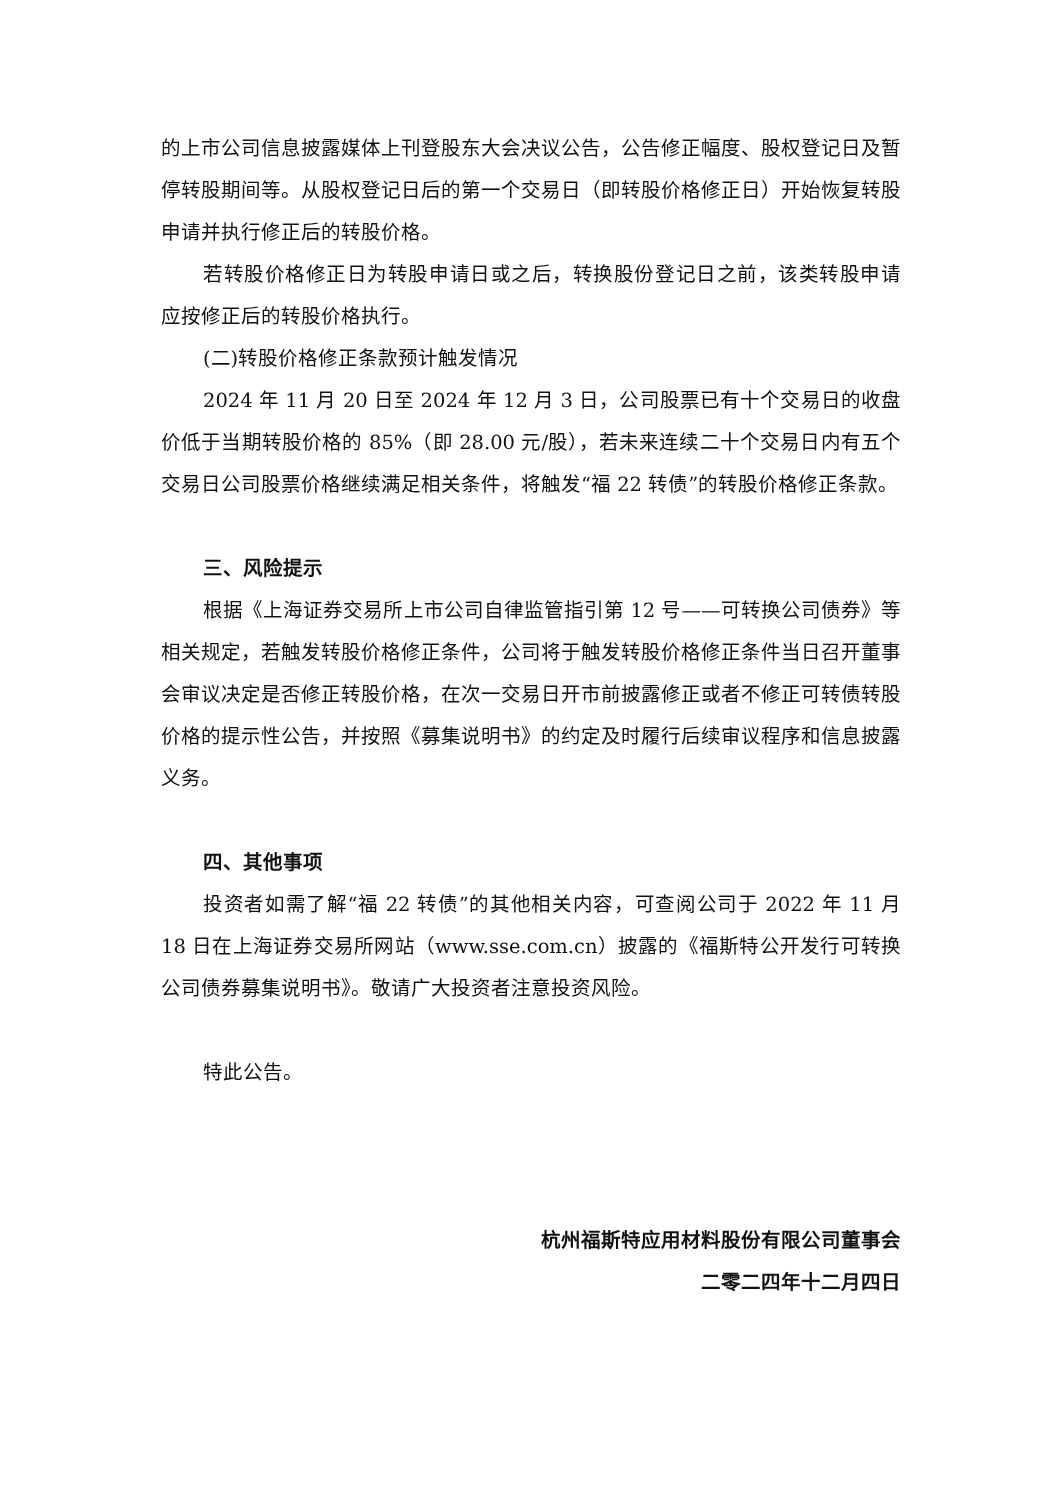的上市公司信息披露媒体上刊登股东大会决议公告，公告修正幅度、股权登记日及暂停转股期间等。从股权登记日后的第一个交易日（即转股价格修正日）开始恢复转股申请并执行修正后的转股价格。
若转股价格修正日为转股申请日或之后，转换股份登记日之前，该类转股申请应按修正后的转股价格执行。
(二)转股价格修正条款预计触发情况
2024 年 11 月 20 日至 2024 年 12 月 3 日，公司股票已有十个交易日的收盘价低于当期转股价格的 85%（即 28.00 元/股），若未来连续二十个交易日内有五个交易日公司股票价格继续满足相关条件，将触发“福 22 转债”的转股价格修正条款。
三、风险提示
根据《上海证券交易所上市公司自律监管指引第 12 号——可转换公司债券》等相关规定，若触发转股价格修正条件，公司将于触发转股价格修正条件当日召开董事会审议决定是否修正转股价格，在次一交易日开市前披露修正或者不修正可转债转股价格的提示性公告，并按照《募集说明书》的约定及时履行后续审议程序和信息披露义务。
四、其他事项
投资者如需了解“福 22 转债”的其他相关内容，可查阅公司于 2022 年 11 月 18 日在上海证券交易所网站（www.sse.com.cn）披露的《福斯特公开发行可转换公司债券募集说明书》。敬请广大投资者注意投资风险。
特此公告。
杭州福斯特应用材料股份有限公司董事会
二零二四年十二月四日